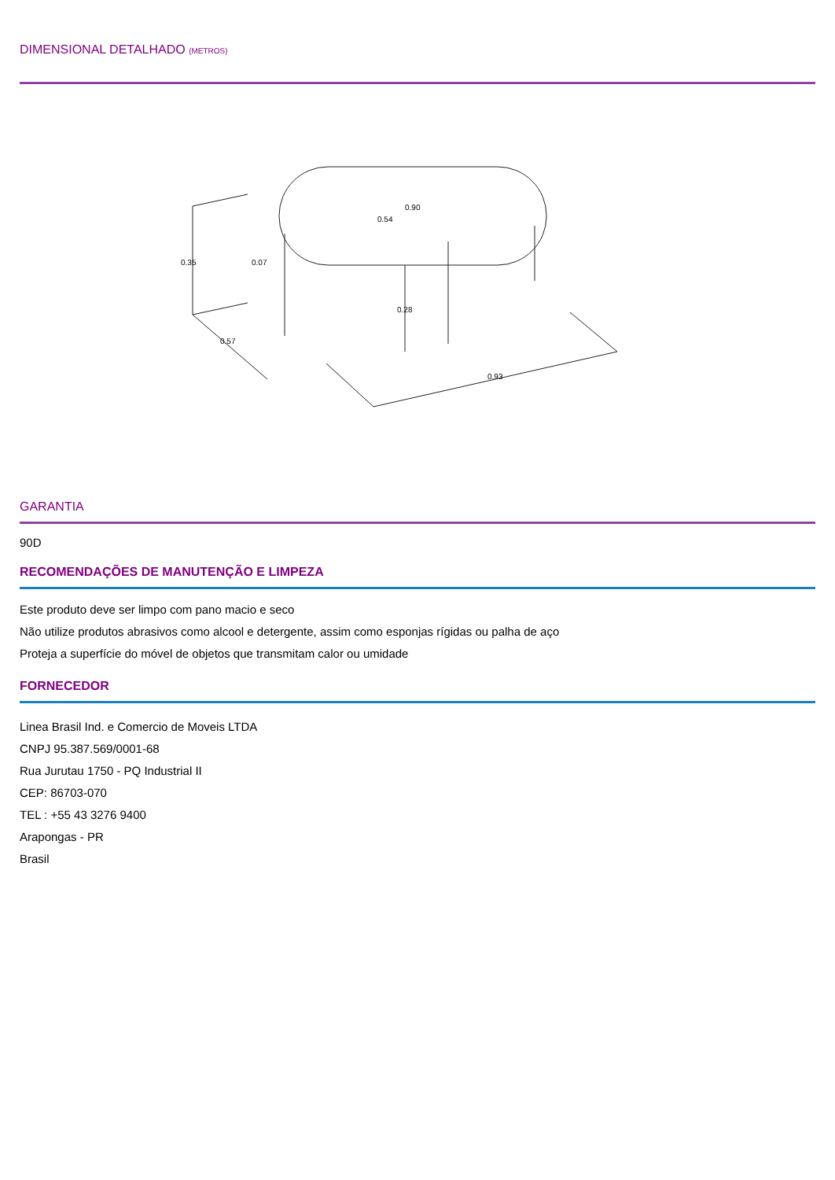DIMENSIONAL DETALHADO (METROS)
0.35
0.07
0.57
0.54
0.90
0.28
0.93
GARANTIA
90D
RECOMENDAÇÕES DE MANUTENÇÃO E LIMPEZA
Este produto deve ser limpo com pano macio e seco
Não utilize produtos abrasivos como alcool e detergente, assim como esponjas rígidas ou palha de aço
Proteja a superfície do móvel de objetos que transmitam calor ou umidade
FORNECEDOR
Linea Brasil Ind. e Comercio de Moveis LTDA
CNPJ 95.387.569/0001-68
Rua Jurutau 1750 - PQ Industrial II
CEP: 86703-070
TEL : +55 43 3276 9400
Arapongas - PR
Brasil